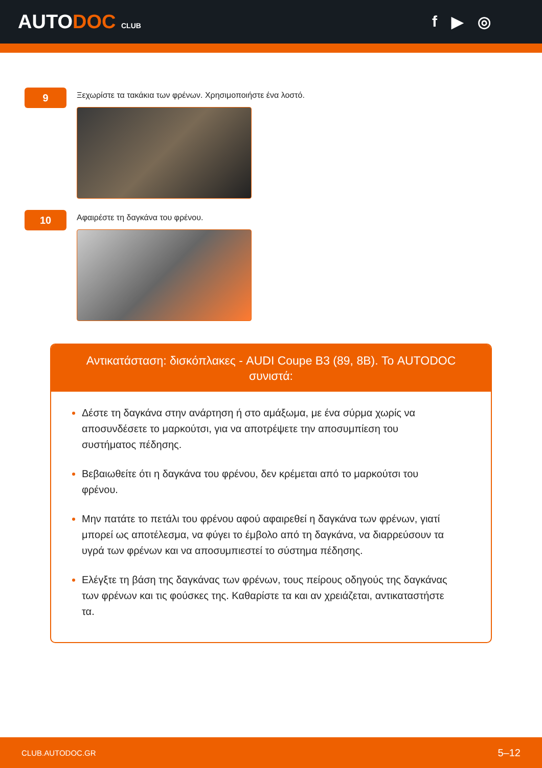AUTODOC CLUB
f ▶ ◎
9
Ξεχωρίστε τα τακάκια των φρένων. Χρησιμοποιήστε ένα λοστό.
10
Αφαιρέστε τη δαγκάνα του φρένου.
Αντικατάσταση: δισκόπλακες - AUDI Coupe B3 (89, 8B). Το AUTODOC συνιστά:
Δέστε τη δαγκάνα στην ανάρτηση ή στο αμάξωμα, με ένα σύρμα χωρίς να αποσυνδέσετε το μαρκούτσι, για να αποτρέψετε την αποσυμπίεση του συστήματος πέδησης.
Βεβαιωθείτε ότι η δαγκάνα του φρένου, δεν κρέμεται από το μαρκούτσι του φρένου.
Μην πατάτε το πετάλι του φρένου αφού αφαιρεθεί η δαγκάνα των φρένων, γιατί μπορεί ως αποτέλεσμα, να φύγει το έμβολο από τη δαγκάνα, να διαρρεύσουν τα υγρά των φρένων και να αποσυμπιεστεί το σύστημα πέδησης.
Ελέγξτε τη βάση της δαγκάνας των φρένων, τους πείρους οδηγούς της δαγκάνας των φρένων και τις φούσκες της. Καθαρίστε τα και αν χρειάζεται, αντικαταστήστε τα.
CLUB.AUTODOC.GR 5–12